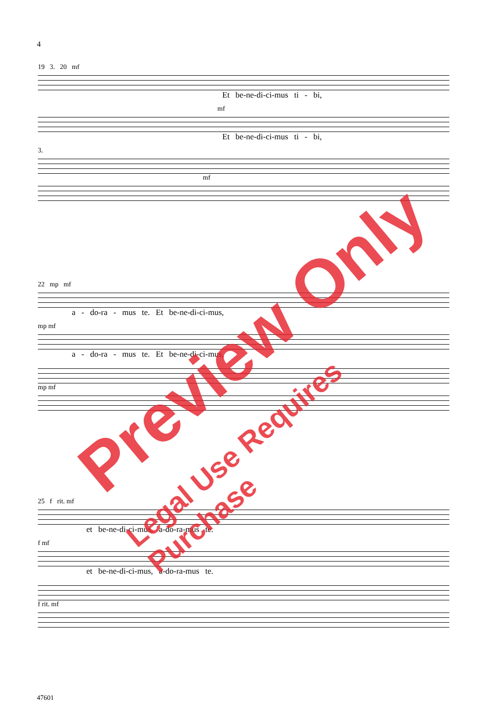4
19 3. 20 mf
Et be-ne-di-ci-mus ti - bi,
mf
Et be-ne-di-ci-mus ti - bi,
3.
mf
22 mp mf
a - do-ra - mus te. Et be-ne-di-ci-mus,
mp mf
a - do-ra - mus te. Et be-ne-di-ci-mus,
mp mf
25 f rit. mf
et be-ne-di-ci-mus, a-do-ra-mus te.
f mf
et be-ne-di-ci-mus, a-do-ra-mus te.
f rit. mf
47601
Preview Only
Legal Use Requires Purchase